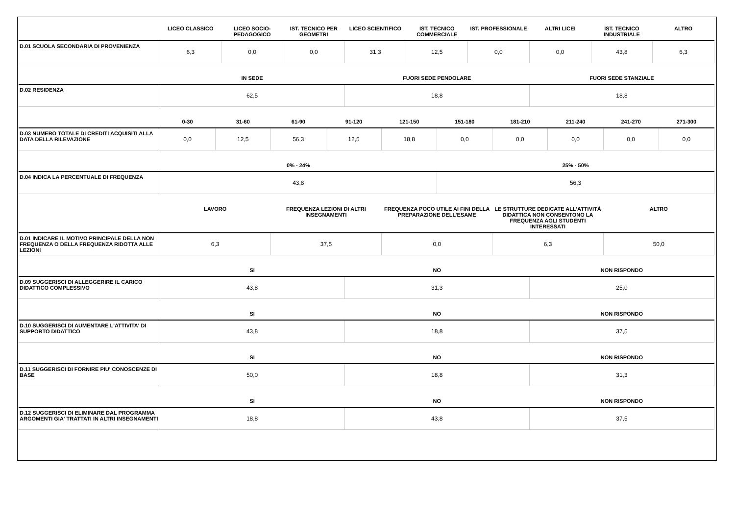| | LICEO CLASSICO | LICEO SOCIO-PEDAGOGICO | IST. TECNICO PER GEOMETRI | LICEO SCIENTIFICO | IST. TECNICO COMMERCIALE | IST. PROFESSIONALE | ALTRI LICEI | IST. TECNICO INDUSTRIALE | ALTRO |
| --- | --- | --- | --- | --- | --- | --- | --- | --- | --- |
| D.01 SCUOLA SECONDARIA DI PROVENIENZA | 6,3 | 0,0 | 0,0 | 31,3 | 12,5 | 0,0 | 0,0 | 43,8 | 6,3 |
| | IN SEDE | FUORI SEDE PENDOLARE | FUORI SEDE STANZIALE |
| --- | --- | --- | --- |
| D.02 RESIDENZA | 62,5 | 18,8 | 18,8 |
| | 0-30 | 31-60 | 61-90 | 91-120 | 121-150 | 151-180 | 181-210 | 211-240 | 241-270 | 271-300 |
| --- | --- | --- | --- | --- | --- | --- | --- | --- | --- | --- |
| D.03 NUMERO TOTALE DI CREDITI ACQUISITI ALLA DATA DELLA RILEVAZIONE | 0,0 | 12,5 | 56,3 | 12,5 | 18,8 | 0,0 | 0,0 | 0,0 | 0,0 | 0,0 |
| | 0% - 24% | 25% - 50% |
| --- | --- | --- |
| D.04 INDICA LA PERCENTUALE DI FREQUENZA | 43,8 | 56,3 |
| | LAVORO | FREQUENZA LEZIONI DI ALTRI INSEGNAMENTI | FREQUENZA POCO UTILE AI FINI DELLA PREPARAZIONE DELL’ESAME | LE STRUTTURE DEDICATE ALL’ATTIVITÀ DIDATTICA NON CONSENTONO LA FREQUENZA AGLI STUDENTI INTERESSATI | ALTRO |
| --- | --- | --- | --- | --- | --- |
| D.01 INDICARE IL MOTIVO PRINCIPALE DELLA NON FREQUENZA O DELLA FREQUENZA RIDOTTA ALLE LEZIONI | 6,3 | 37,5 | 0,0 | 6,3 | 50,0 |
| | SI | NO | NON RISPONDO |
| --- | --- | --- | --- |
| D.09 SUGGERISCI DI ALLEGGERIRE IL CARICO DIDATTICO COMPLESSIVO | 43,8 | 31,3 | 25,0 |
| | SI | NO | NON RISPONDO |
| --- | --- | --- | --- |
| D.10 SUGGERISCI DI AUMENTARE L'ATTIVITA' DI SUPPORTO DIDATTICO | 43,8 | 18,8 | 37,5 |
| | SI | NO | NON RISPONDO |
| --- | --- | --- | --- |
| D.11 SUGGERISCI DI FORNIRE PIU' CONOSCENZE DI BASE | 50,0 | 18,8 | 31,3 |
| | SI | NO | NON RISPONDO |
| --- | --- | --- | --- |
| D.12 SUGGERISCI DI ELIMINARE DAL PROGRAMMA ARGOMENTI GIA' TRATTATI IN ALTRI INSEGNAMENTI | 18,8 | 43,8 | 37,5 |